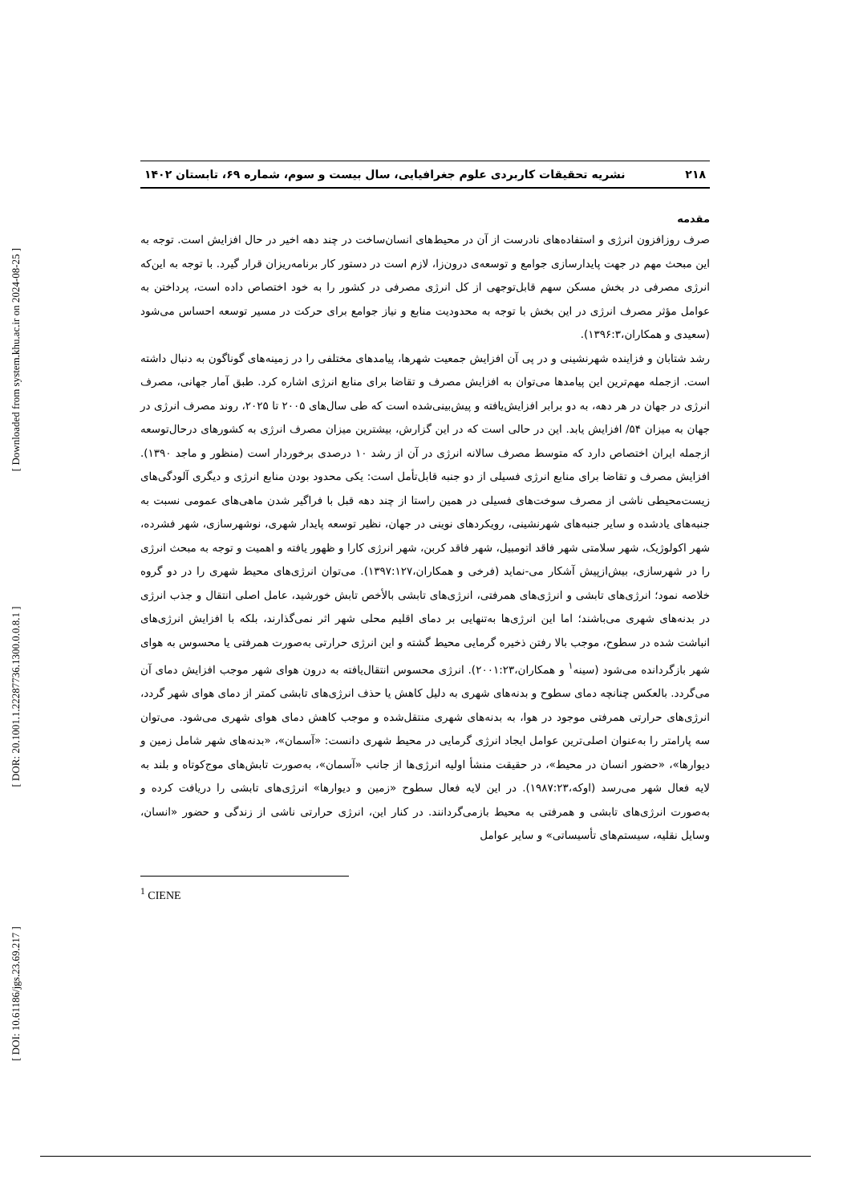[ Downloaded from system.khu.ac.ir on 2024-08-25 ]
[ DOR: 20.1001.1.22287736.1300.0.0.8.1 ]
[ DOI: 10.61186/jgs.23.69.217 ]
۲۱۸ نشریه تحقیقات کاربردی علوم جغرافیایی، سال بیست و سوم، شماره ۶۹، تابستان ۱۴۰۲
مقدمه
صرف روزافزون انرژی و استفاده‌های نادرست از آن در محیط‌های انسان‌ساخت در چند دهه اخیر در حال افزایش است. توجه به این مبحث مهم در جهت پایدارسازی جوامع و توسعه‌ی درون‌زا، لازم است در دستور کار برنامه‌ریزان قرار گیرد. با توجه به این‌که انرژی مصرفی در بخش مسکن سهم قابل‌توجهی از کل انرژی مصرفی در کشور را به خود اختصاص داده است، پرداختن به عوامل مؤثر مصرف انرژی در این بخش با توجه به محدودیت منابع و نیاز جوامع برای حرکت در مسیر توسعه احساس می‌شود (سعیدی و همکاران،۱۳۹۶:۳).
رشد شتابان و فزاینده شهرنشینی و در پی آن افزایش جمعیت شهرها، پیامدهای مختلفی را در زمینه‌های گوناگون به دنبال داشته است. ازجمله مهم‌ترین این پیامدها می‌توان به افزایش مصرف و تقاضا برای منابع انرژی اشاره کرد. طبق آمار جهانی، مصرف انرژی در جهان در هر دهه، به دو برابر افزایش‌یافته و پیش‌بینی‌شده است که طی سال‌های ۲۰۰۵ تا ۲۰۲۵، روند مصرف انرژی در جهان به میزان ۵۴/ افزایش یابد. این در حالی است که در این گزارش، بیشترین میزان مصرف انرژی به کشورهای درحال‌توسعه ازجمله ایران اختصاص دارد که متوسط مصرف سالانه انرژی در آن از رشد ۱۰ درصدی برخوردار است (منظور و ماجد ۱۳۹۰). افزایش مصرف و تقاضا برای منابع انرژی فسیلی از دو جنبه قابل‌تأمل است: یکی محدود بودن منابع انرژی و دیگری آلودگی‌های زیست‌محیطی ناشی از مصرف سوخت‌های فسیلی در همین راستا از چند دهه قبل با فراگیر شدن ماهی‌های عمومی نسبت به جنبه‌های یادشده و سایر جنبه‌های شهرنشینی، رویکردهای نوینی در جهان، نظیر توسعه پایدار شهری، نوشهرسازی، شهر فشرده، شهر اکولوژیک، شهر سلامتی شهر فاقد اتومبیل، شهر فاقد کربن، شهر انرژی کارا و ظهور یافته و اهمیت و توجه به مبحث انرژی را در شهرسازی، بیش‌ازپیش آشکار می-نماید (فرخی و همکاران،۱۳۹۷:۱۲۷). می‌توان انرژی‌های محیط شهری را در دو گروه خلاصه نمود؛ انرژی‌های تابشی و انرژی‌های همرفتی، انرژی‌های تابشی بالأخص تابش خورشید، عامل اصلی انتقال و جذب انرژی در بدنه‌های شهری می‌باشند؛ اما این انرژی‌ها به‌تنهایی بر دمای اقلیم محلی شهر اثر نمی‌گذارند، بلکه با افزایش انرژی‌های انباشت شده در سطوح، موجب بالا رفتن ذخیره گرمایی محیط گشته و این انرژی حرارتی به‌صورت همرفتی یا محسوس به هوای شهر بازگردانده می‌شود (سینه<sup>۱</sup> و همکاران،۲۰۰۱:۲۳). انرژی محسوس انتقال‌یافته به درون هوای شهر موجب افزایش دمای آن می‌گردد. بالعکس چنانچه دمای سطوح و بدنه‌های شهری به دلیل کاهش یا حذف انرژی‌های تابشی کمتر از دمای هوای شهر گردد، انرژی‌های حرارتی همرفتی موجود در هوا، به بدنه‌های شهری منتقل‌شده و موجب کاهش دمای هوای شهری می‌شود. می‌توان سه پارامتر را به‌عنوان اصلی‌ترین عوامل ایجاد انرژی گرمایی در محیط شهری دانست: «آسمان»، «بدنه‌های شهر شامل زمین و دیوارها»، «حضور انسان در محیط»، در حقیقت منشأ اولیه انرژی‌ها از جانب «آسمان»، به‌صورت تابش‌های موج‌کوتاه و بلند به لایه فعال شهر می‌رسد (اوکه،۱۹۸۷:۲۳). در این لایه فعال سطوح «زمین و دیوارها» انرژی‌های تابشی را دریافت کرده و به‌صورت انرژی‌های تابشی و همرفتی به محیط بازمی‌گردانند. در کنار این، انرژی حرارتی ناشی از زندگی و حضور «انسان، وسایل نقلیه، سیستم‌های تأسیساتی» و سایر عوامل
<sup>1</sup> CIENE